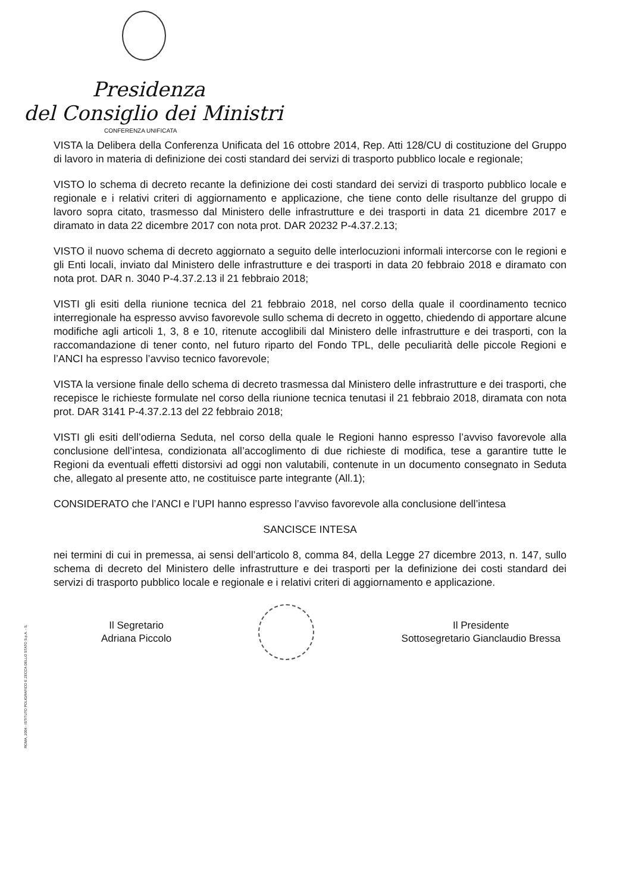Presidenza
del Consiglio dei Ministri
CONFERENZA UNIFICATA
VISTA la Delibera della Conferenza Unificata del 16 ottobre 2014, Rep. Atti 128/CU di costituzione del Gruppo di lavoro in materia di definizione dei costi standard dei servizi di trasporto pubblico locale e regionale;
VISTO lo schema di decreto recante la definizione dei costi standard dei servizi di trasporto pubblico locale e regionale e i relativi criteri di aggiornamento e applicazione, che tiene conto delle risultanze del gruppo di lavoro sopra citato, trasmesso dal Ministero delle infrastrutture e dei trasporti in data 21 dicembre 2017 e diramato in data 22 dicembre 2017 con nota prot. DAR 20232 P-4.37.2.13;
VISTO il nuovo schema di decreto aggiornato a seguito delle interlocuzioni informali intercorse con le regioni e gli Enti locali, inviato dal Ministero delle infrastrutture e dei trasporti in data 20 febbraio 2018 e diramato con nota prot. DAR n. 3040 P-4.37.2.13 il 21 febbraio 2018;
VISTI gli esiti della riunione tecnica del 21 febbraio 2018, nel corso della quale il coordinamento tecnico interregionale ha espresso avviso favorevole sullo schema di decreto in oggetto, chiedendo di apportare alcune modifiche agli articoli 1, 3, 8 e 10, ritenute accoglibili dal Ministero delle infrastrutture e dei trasporti, con la raccomandazione di tener conto, nel futuro riparto del Fondo TPL, delle peculiarità delle piccole Regioni e l’ANCI ha espresso l’avviso tecnico favorevole;
VISTA la versione finale dello schema di decreto trasmessa dal Ministero delle infrastrutture e dei trasporti, che recepisce le richieste formulate nel corso della riunione tecnica tenutasi il 21 febbraio 2018, diramata con nota prot. DAR 3141 P-4.37.2.13 del 22 febbraio 2018;
VISTI gli esiti dell’odierna Seduta, nel corso della quale le Regioni hanno espresso l’avviso favorevole alla conclusione dell’intesa, condizionata all’accoglimento di due richieste di modifica, tese a garantire tutte le Regioni da eventuali effetti distorsivi ad oggi non valutabili, contenute in un documento consegnato in Seduta che, allegato al presente atto, ne costituisce parte integrante (All.1);
CONSIDERATO che l’ANCI e l’UPI hanno espresso l’avviso favorevole alla conclusione dell’intesa
SANCISCE INTESA
nei termini di cui in premessa, ai sensi dell’articolo 8, comma 84, della Legge 27 dicembre 2013, n. 147, sullo schema di decreto del Ministero delle infrastrutture e dei trasporti per la definizione dei costi standard dei servizi di trasporto pubblico locale e regionale e i relativi criteri di aggiornamento e applicazione.
Il Segretario
Adriana Piccolo
Il Presidente
Sottosegretario Gianclaudio Bressa
ROMA, 2004 - ISTITUTO POLIGRAFICO E ZECCA DELLO STATO S.p.A. - S.